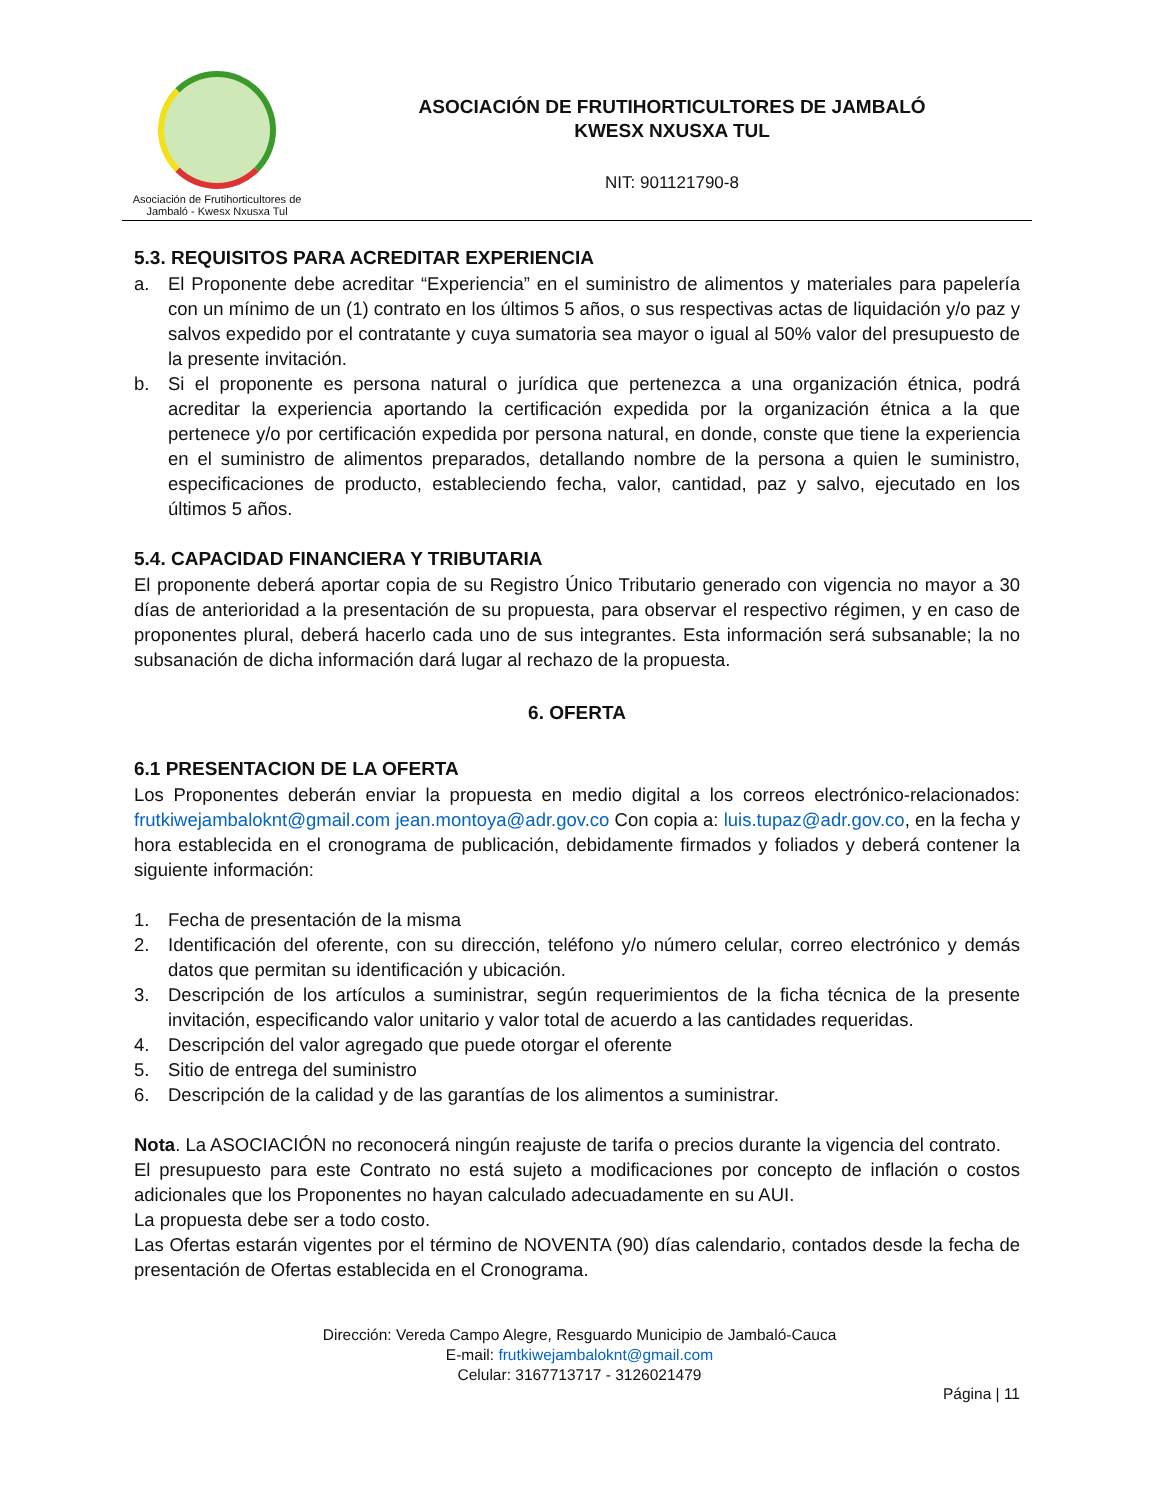Asociación de Frutihorticultores de
Jambaló - Kwesx Nxusxa Tul
ASOCIACIÓN DE FRUTIHORTICULTORES DE JAMBALÓ
KWESX NXUSXA TUL
NIT: 901121790-8
5.3. REQUISITOS PARA ACREDITAR EXPERIENCIA
a. El Proponente debe acreditar “Experiencia” en el suministro de alimentos y materiales para papelería con un mínimo de un (1) contrato en los últimos 5 años, o sus respectivas actas de liquidación y/o paz y salvos expedido por el contratante y cuya sumatoria sea mayor o igual al 50% valor del presupuesto de la presente invitación.
b. Si el proponente es persona natural o jurídica que pertenezca a una organización étnica, podrá acreditar la experiencia aportando la certificación expedida por la organización étnica a la que pertenece y/o por certificación expedida por persona natural, en donde, conste que tiene la experiencia en el suministro de alimentos preparados, detallando nombre de la persona a quien le suministro, especificaciones de producto, estableciendo fecha, valor, cantidad, paz y salvo, ejecutado en los últimos 5 años.
5.4. CAPACIDAD FINANCIERA Y TRIBUTARIA
El proponente deberá aportar copia de su Registro Único Tributario generado con vigencia no mayor a 30 días de anterioridad a la presentación de su propuesta, para observar el respectivo régimen, y en caso de proponentes plural, deberá hacerlo cada uno de sus integrantes. Esta información será subsanable; la no subsanación de dicha información dará lugar al rechazo de la propuesta.
6. OFERTA
6.1 PRESENTACION DE LA OFERTA
Los Proponentes deberán enviar la propuesta en medio digital a los correos electrónico-relacionados: frutkiwejambaloknt@gmail.com jean.montoya@adr.gov.co Con copia a: luis.tupaz@adr.gov.co, en la fecha y hora establecida en el cronograma de publicación, debidamente firmados y foliados y deberá contener la siguiente información:
1. Fecha de presentación de la misma
2. Identificación del oferente, con su dirección, teléfono y/o número celular, correo electrónico y demás datos que permitan su identificación y ubicación.
3. Descripción de los artículos a suministrar, según requerimientos de la ficha técnica de la presente invitación, especificando valor unitario y valor total de acuerdo a las cantidades requeridas.
4. Descripción del valor agregado que puede otorgar el oferente
5. Sitio de entrega del suministro
6. Descripción de la calidad y de las garantías de los alimentos a suministrar.
Nota. La ASOCIACIÓN no reconocerá ningún reajuste de tarifa o precios durante la vigencia del contrato.
El presupuesto para este Contrato no está sujeto a modificaciones por concepto de inflación o costos adicionales que los Proponentes no hayan calculado adecuadamente en su AUI.
La propuesta debe ser a todo costo.
Las Ofertas estarán vigentes por el término de NOVENTA (90) días calendario, contados desde la fecha de presentación de Ofertas establecida en el Cronograma.
Dirección: Vereda Campo Alegre, Resguardo Municipio de Jambaló-Cauca
E-mail: frutkiwejambaloknt@gmail.com
Celular: 3167713717 - 3126021479
Página | 11